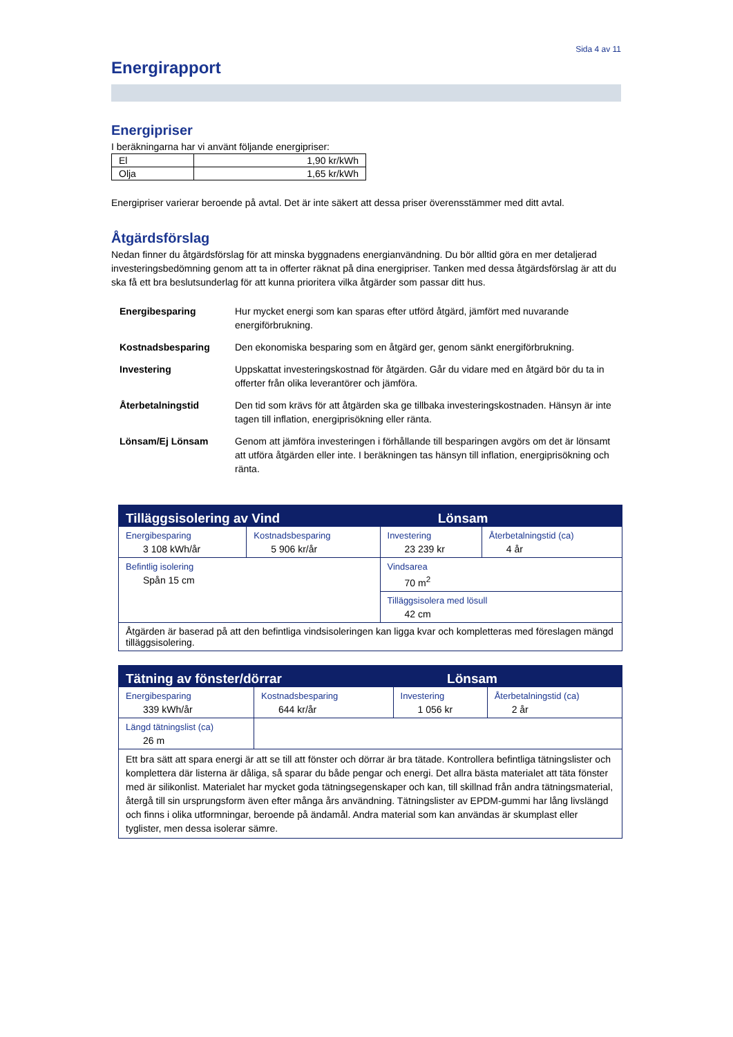Sida 4 av 11
Energirapport
Energipriser
I beräkningarna har vi använt följande energipriser:
| El | 1,90 kr/kWh |
| Olja | 1,65 kr/kWh |
Energipriser varierar beroende på avtal. Det är inte säkert att dessa priser överensstämmer med ditt avtal.
Åtgärdsförslag
Nedan finner du åtgärdsförslag för att minska byggnadens energianvändning. Du bör alltid göra en mer detaljerad investeringsbedömning genom att ta in offerter räknat på dina energipriser. Tanken med dessa åtgärdsförslag är att du ska få ett bra beslutsunderlag för att kunna prioritera vilka åtgärder som passar ditt hus.
| Energibesparing | Hur mycket energi som kan sparas efter utförd åtgärd, jämfört med nuvarande energiförbrukning. |
| Kostnadsbesparing | Den ekonomiska besparing som en åtgärd ger, genom sänkt energiförbrukning. |
| Investering | Uppskattat investeringskostnad för åtgärden. Går du vidare med en åtgärd bör du ta in offerter från olika leverantörer och jämföra. |
| Återbetalningstid | Den tid som krävs för att åtgärden ska ge tillbaka investeringskostnaden. Hänsyn är inte tagen till inflation, energiprisökning eller ränta. |
| Lönsam/Ej Lönsam | Genom att jämföra investeringen i förhållande till besparingen avgörs om det är lönsamt att utföra åtgärden eller inte. I beräkningen tas hänsyn till inflation, energiprisökning och ränta. |
| Tilläggsisolering av Vind | | | Lönsam | |
| --- | --- | --- | --- | --- |
| Energibesparing 3 108 kWh/år | Kostnadsbesparing 5 906 kr/år | Investering 23 239 kr | | Återbetalningstid (ca) 4 år |
| Befintlig isolering Spån 15 cm | | Vindsarea 70 m<sup>2</sup> | | |
| | | Tilläggsisolera med lösull 42 cm | | |
| Åtgärden är baserad på att den befintliga vindsisoleringen kan ligga kvar och kompletteras med föreslagen mängd tilläggsisolering. | | | | |
| Tätning av fönster/dörrar | | | Lönsam | |
| --- | --- | --- | --- | --- |
| Energibesparing 339 kWh/år | Kostnadsbesparing 644 kr/år | Investering 1 056 kr | | Återbetalningstid (ca) 2 år |
| Längd tätningslist (ca) 26 m | | | | |
| Ett bra sätt att spara energi är att se till att fönster och dörrar är bra tätade. Kontrollera befintliga tätningslister och komplettera där listerna är dåliga, så sparar du både pengar och energi. Det allra bästa materialet att täta fönster med är silikonlist. Materialet har mycket goda tätningsegenskaper och kan, till skillnad från andra tätningsmaterial, återgå till sin ursprungsform även efter många års användning. Tätningslister av EPDM-gummi har lång livslängd och finns i olika utformningar, beroende på ändamål. Andra material som kan användas är skumplast eller tyglister, men dessa isolerar sämre. | | | | |